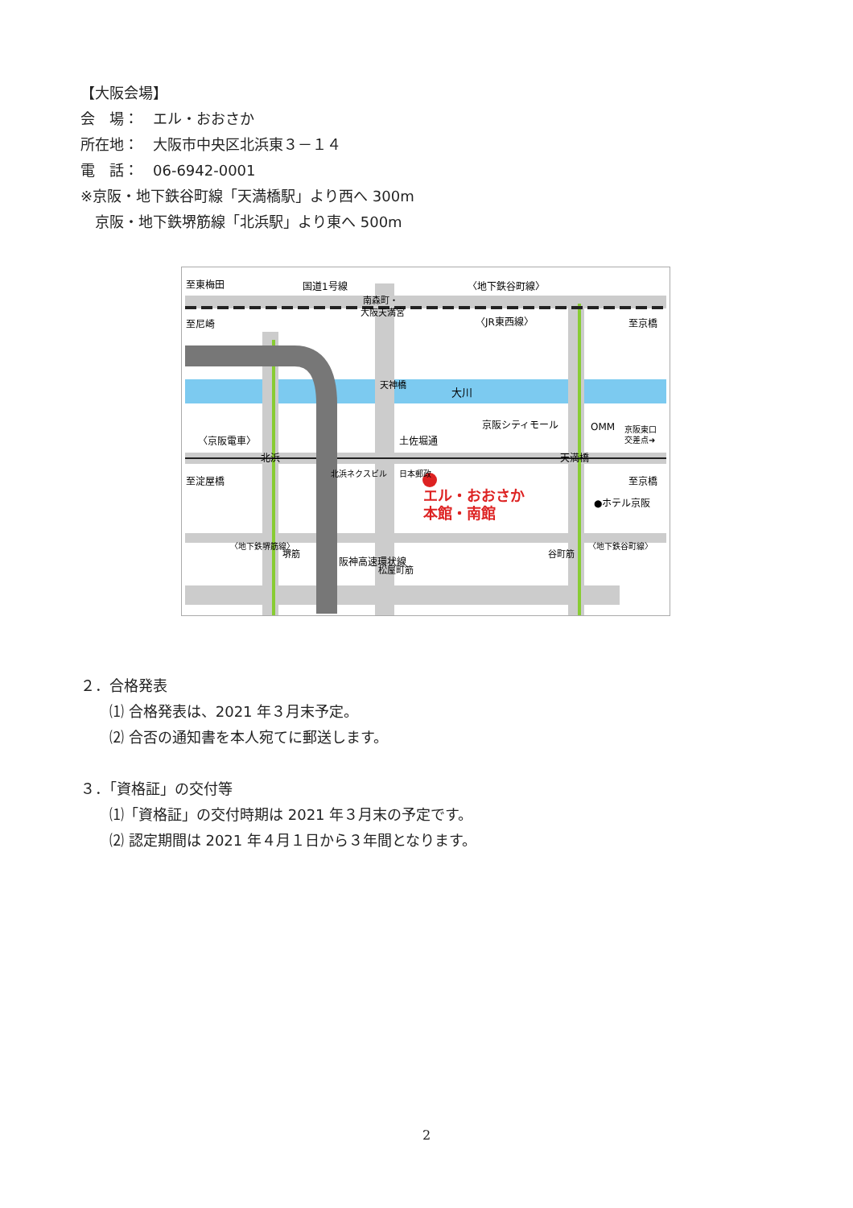【大阪会場】
会　場：　エル・おおさか
所在地：　大阪市中央区北浜東３－１４
電　話：　06-6942-0001
※京阪・地下鉄谷町線「天満橋駅」より西へ 300m
　京阪・地下鉄堺筋線「北浜駅」より東へ 500m
至東梅田
国道1号線
南森町・
大阪天満宮
〈地下鉄谷町線〉
至尼崎
〈JR東西線〉
至京橋
大川
京阪シティモール
OMM
京阪東口
交差点➜
〈京阪電車〉
土佐堀通
北浜
天満橋
至淀屋橋
至京橋
エル・おおさか
本館・南館
●ホテル京阪
北浜ネクスビル
日本郵政
阪神高速環状線
堺筋
松屋町筋
谷町筋
〈地下鉄堺筋線〉
〈地下鉄谷町線〉
天神橋
２．合格発表
⑴ 合格発表は、2021 年３月末予定。
⑵ 合否の通知書を本人宛てに郵送します。
３．「資格証」の交付等
⑴「資格証」の交付時期は 2021 年３月末の予定です。
⑵ 認定期間は 2021 年４月１日から３年間となります。
2